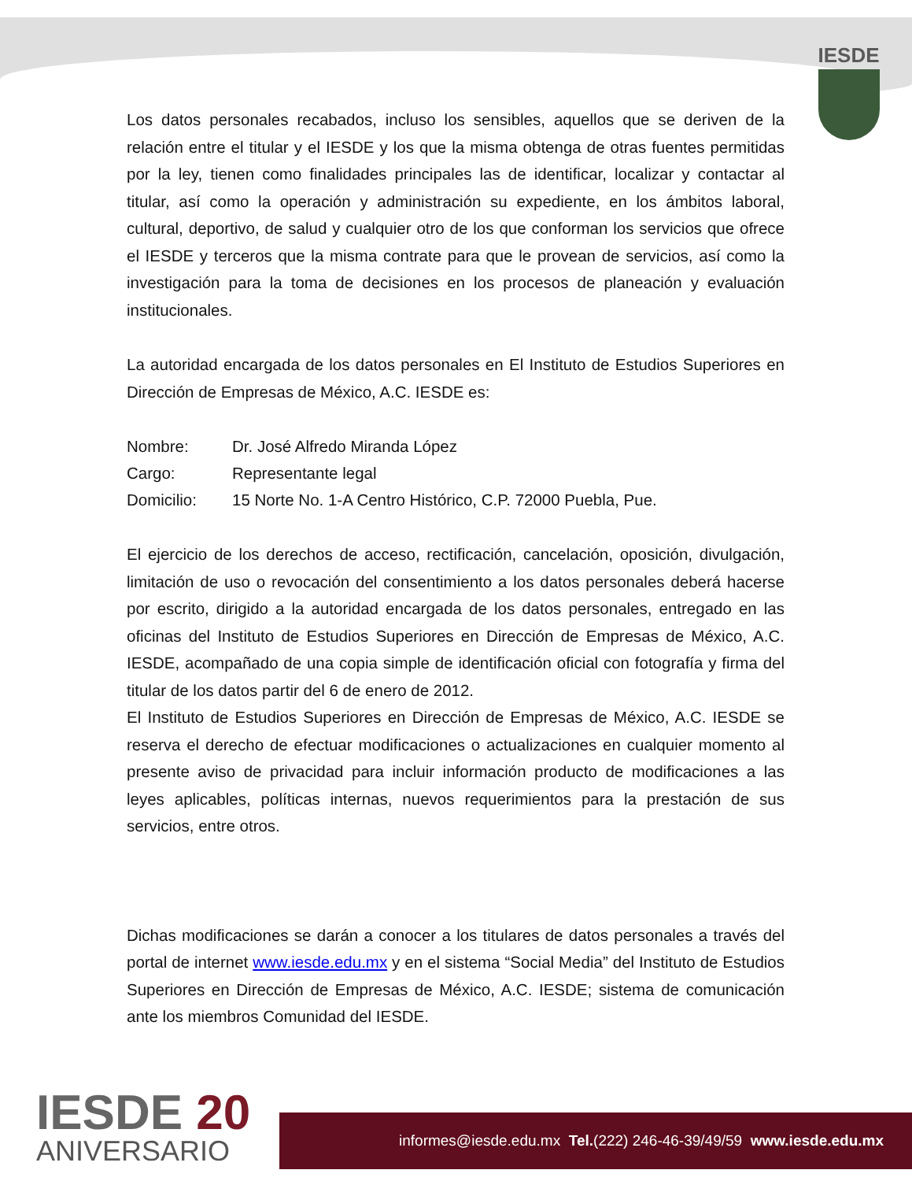IESDE
Los datos personales recabados, incluso los sensibles, aquellos que se deriven de la relación entre el titular y el IESDE y los que la misma obtenga de otras fuentes permitidas por la ley, tienen como finalidades principales las de identificar, localizar y contactar al titular, así como la operación y administración su expediente, en los ámbitos laboral, cultural, deportivo, de salud y cualquier otro de los que conforman los servicios que ofrece el IESDE y terceros que la misma contrate para que le provean de servicios, así como la investigación para la toma de decisiones en los procesos de planeación y evaluación institucionales.
La autoridad encargada de los datos personales en El Instituto de Estudios Superiores en Dirección de Empresas de México, A.C. IESDE es:
| Nombre: | Dr. José Alfredo Miranda López |
| Cargo: | Representante legal |
| Domicilio: | 15 Norte No. 1-A Centro Histórico, C.P. 72000 Puebla, Pue. |
El ejercicio de los derechos de acceso, rectificación, cancelación, oposición, divulgación, limitación de uso o revocación del consentimiento a los datos personales deberá hacerse por escrito, dirigido a la autoridad encargada de los datos personales, entregado en las oficinas del Instituto de Estudios Superiores en Dirección de Empresas de México, A.C. IESDE, acompañado de una copia simple de identificación oficial con fotografía y firma del titular de los datos partir del 6 de enero de 2012.
El Instituto de Estudios Superiores en Dirección de Empresas de México, A.C. IESDE se reserva el derecho de efectuar modificaciones o actualizaciones en cualquier momento al presente aviso de privacidad para incluir información producto de modificaciones a las leyes aplicables, políticas internas, nuevos requerimientos para la prestación de sus servicios, entre otros.
Dichas modificaciones se darán a conocer a los titulares de datos personales a través del portal de internet www.iesde.edu.mx y en el sistema “Social Media” del Instituto de Estudios Superiores en Dirección de Empresas de México, A.C. IESDE; sistema de comunicación ante los miembros Comunidad del IESDE.
IESDE 20
ANIVERSARIO
informes@iesde.edu.mx Tel.(222) 246-46-39/49/59 www.iesde.edu.mx